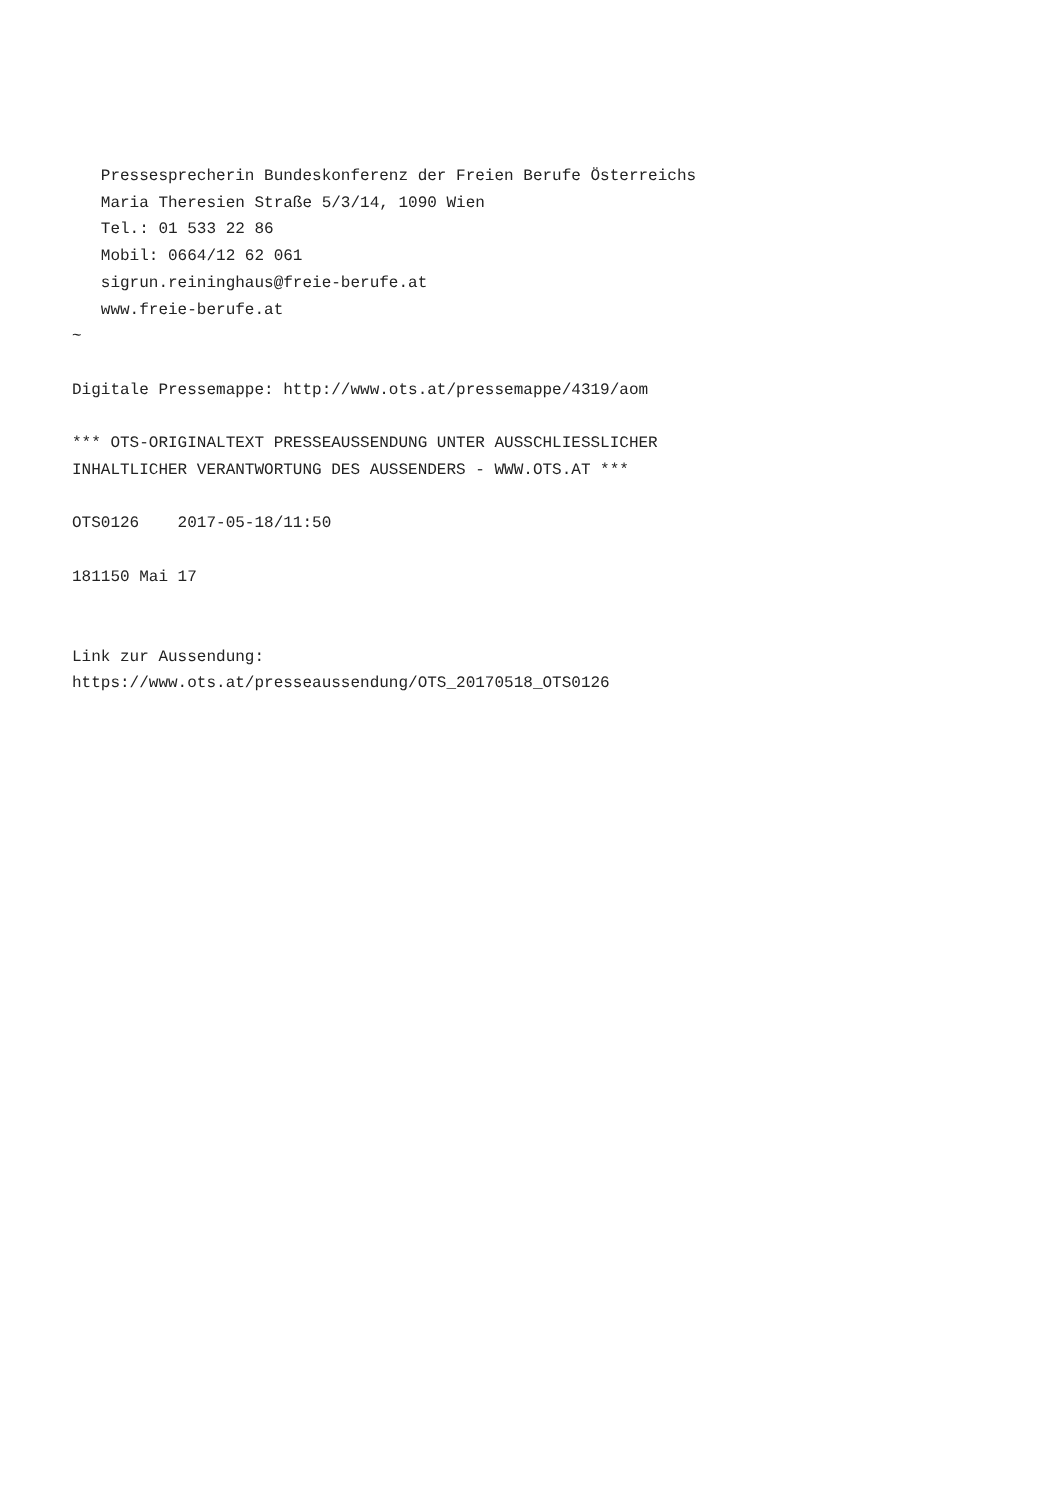Pressesprecherin Bundeskonferenz der Freien Berufe Österreichs
   Maria Theresien Straße 5/3/14, 1090 Wien
   Tel.: 01 533 22 86
   Mobil: 0664/12 62 061
   sigrun.reininghaus@freie-berufe.at
   www.freie-berufe.at
~

Digitale Pressemappe: http://www.ots.at/pressemappe/4319/aom

*** OTS-ORIGINALTEXT PRESSEAUSSENDUNG UNTER AUSSCHLIESSLICHER
INHALTLICHER VERANTWORTUNG DES AUSSENDERS - WWW.OTS.AT ***

OTS0126    2017-05-18/11:50

181150 Mai 17


Link zur Aussendung:
https://www.ots.at/presseaussendung/OTS_20170518_OTS0126